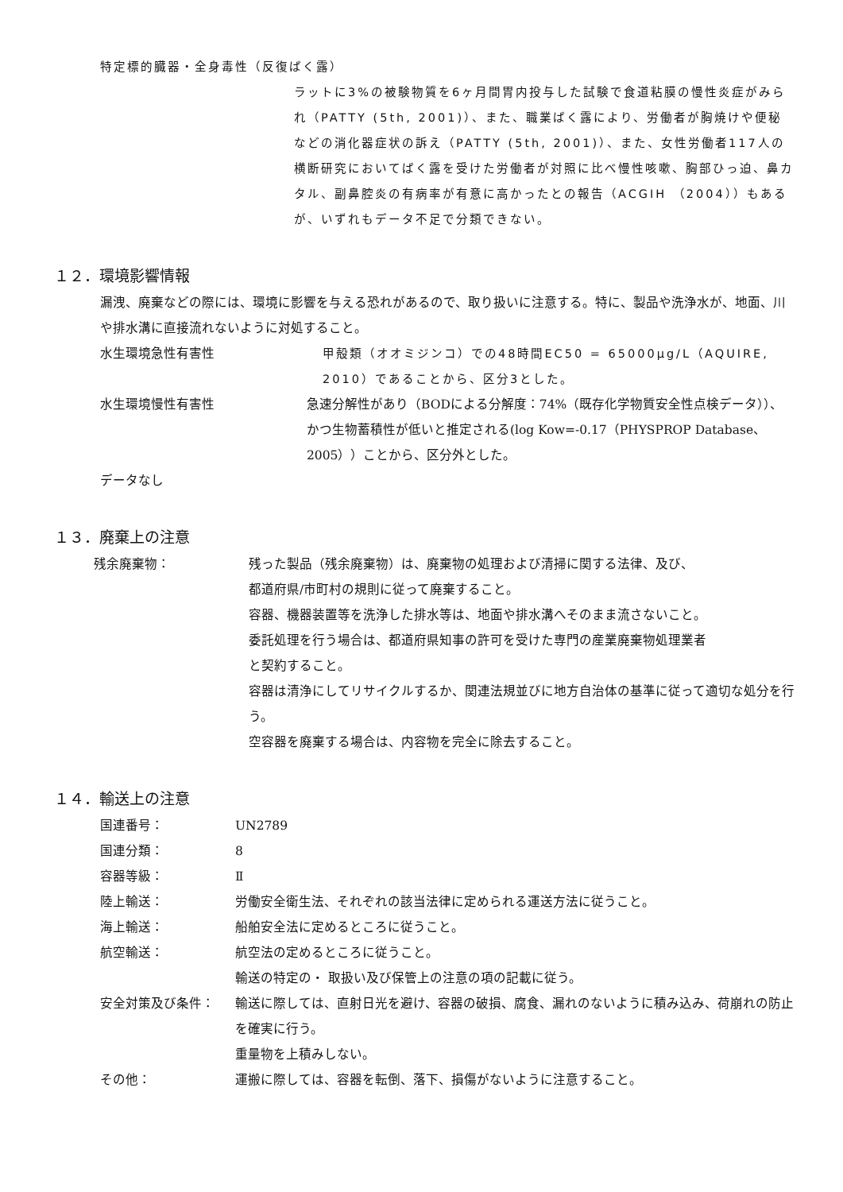特定標的臓器・全身毒性（反復ばく露）
ラットに3%の被験物質を6ヶ月間胃内投与した試験で食道粘膜の慢性炎症がみられ（PATTY (5th, 2001)）、また、職業ばく露により、労働者が胸焼けや便秘などの消化器症状の訴え（PATTY (5th, 2001)）、また、女性労働者117人の横断研究においてばく露を受けた労働者が対照に比べ慢性咳嗽、胸部ひっ迫、鼻カタル、副鼻腔炎の有病率が有意に高かったとの報告（ACGIH （2004））もあるが、いずれもデータ不足で分類できない。
１２．環境影響情報
漏洩、廃棄などの際には、環境に影響を与える恐れがあるので、取り扱いに注意する。特に、製品や洗浄水が、地面、川や排水溝に直接流れないように対処すること。
水生環境急性有害性 甲殻類（オオミジンコ）での48時間EC50 = 65000μg/L（AQUIRE, 2010）であることから、区分3とした。
水生環境慢性有害性 急速分解性があり（BODによる分解度：74%（既存化学物質安全性点検データ））、かつ生物蓄積性が低いと推定される(log Kow=-0.17（PHYSPROP Database、2005））ことから、区分外とした。
データなし
１３．廃棄上の注意
残余廃棄物： 残った製品（残余廃棄物）は、廃棄物の処理および清掃に関する法律、及び、
都道府県/市町村の規則に従って廃棄すること。
容器、機器装置等を洗浄した排水等は、地面や排水溝へそのまま流さないこと。
委託処理を行う場合は、都道府県知事の許可を受けた専門の産業廃棄物処理業者
と契約すること。
容器は清浄にしてリサイクルするか、関連法規並びに地方自治体の基準に従って適切な処分を行う。
空容器を廃棄する場合は、内容物を完全に除去すること。
１４．輸送上の注意
国連番号： UN2789
国連分類： 8
容器等級： Ⅱ
陸上輸送： 労働安全衛生法、それぞれの該当法律に定められる運送方法に従うこと。
海上輸送： 船舶安全法に定めるところに従うこと。
航空輸送： 航空法の定めるところに従うこと。
輸送の特定の・ 取扱い及び保管上の注意の項の記載に従う。
安全対策及び条件： 輸送に際しては、直射日光を避け、容器の破損、腐食、漏れのないように積み込み、荷崩れの防止を確実に行う。
重量物を上積みしない。
その他： 運搬に際しては、容器を転倒、落下、損傷がないように注意すること。